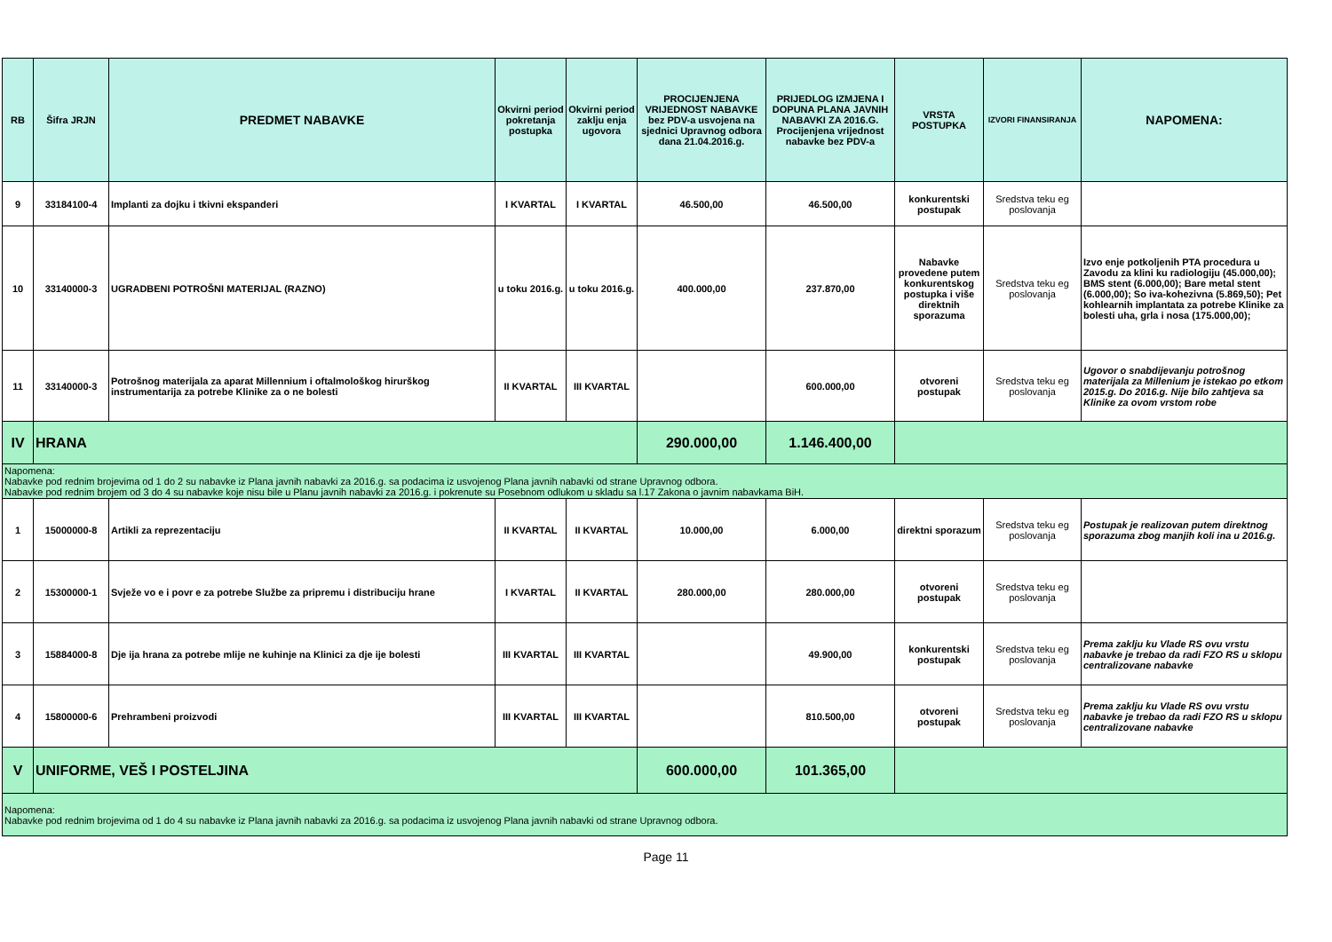| RB | Šifra JRJN | PREDMET NABAVKE | Okvirni period pokretanja postupka | Okvirni period zaklju enja ugovora | PROCIJENJENA VRIJEDNOST NABAVKE bez PDV-a usvojena na sjednici Upravnog odbora dana 21.04.2016.g. | PRIJEDLOG IZMJENA I DOPUNA PLANA JAVNIH NABAVKI ZA 2016.G. Procijenjena vrijednost nabavke bez PDV-a | VRSTA POSTUPKA | IZVORI FINANSIRANJA | NAPOMENA: |
| --- | --- | --- | --- | --- | --- | --- | --- | --- | --- |
| 9 | 33184100-4 | Implanti za dojku i tkivni ekspanderi | I KVARTAL | I KVARTAL | 46.500,00 | 46.500,00 | konkurentski postupak | Sredstva teku eg poslovanja | |
| 10 | 33140000-3 | UGRADBENI POTROŠNI MATERIJAL (RAZNO) | u toku 2016.g. | u toku 2016.g. | 400.000,00 | 237.870,00 | Nabavke provedene putem konkurentskog postupka i više direktnih sporazuma | Sredstva teku eg poslovanja | Izvo enje potkoljenih PTA procedura u Zavodu za klini ku radiologiju (45.000,00); BMS stent (6.000,00); Bare metal stent (6.000,00); So iva-kohezivna (5.869,50); Pet kohlearnih implantata za potrebe Klinike za bolesti uha, grla i nosa (175.000,00); |
| 11 | 33140000-3 | Potrošnog materijala za aparat Millennium i oftalmološkog hirurškog instrumentarija za potrebe Klinike za o ne bolesti | II KVARTAL | III KVARTAL | | 600.000,00 | otvoreni postupak | Sredstva teku eg poslovanja | Ugovor o snabdijevanju potrošnog materijala za Millenium je istekao po etkom 2015.g. Do 2016.g. Nije bilo zahtjeva sa Klinike za ovom vrstom robe |
| IV | HRANA | | | | 290.000,00 | 1.146.400,00 | | | |
| Napomena: Nabavke pod rednim brojevima od 1 do 2 su nabavke iz Plana javnih nabavki za 2016.g. sa podacima iz usvojenog Plana javnih nabavki od strane Upravnog odbora. Nabavke pod rednim brojem od 3 do 4 su nabavke koje nisu bile u Planu javnih nabavki za 2016.g. i pokrenute su Posebnom odlukom u skladu sa l.17 Zakona o javnim nabavkama BiH. | | | | | | | | | |
| 1 | 15000000-8 | Artikli za reprezentaciju | II KVARTAL | II KVARTAL | 10.000,00 | 6.000,00 | direktni sporazum | Sredstva teku eg poslovanja | Postupak je realizovan putem direktnog sporazuma zbog manjih koli ina u 2016.g. |
| 2 | 15300000-1 | Svježe vo e i povr e za potrebe Službe za pripremu i distribuciju hrane | I KVARTAL | II KVARTAL | 280.000,00 | 280.000,00 | otvoreni postupak | Sredstva teku eg poslovanja | |
| 3 | 15884000-8 | Dje ija hrana za potrebe mlije ne kuhinje na Klinici za dje ije bolesti | III KVARTAL | III KVARTAL | | 49.900,00 | konkurentski postupak | Sredstva teku eg poslovanja | Prema zaklju ku Vlade RS ovu vrstu nabavke je trebao da radi FZO RS u sklopu centralizovane nabavke |
| 4 | 15800000-6 | Prehrambeni proizvodi | III KVARTAL | III KVARTAL | | 810.500,00 | otvoreni postupak | Sredstva teku eg poslovanja | Prema zaklju ku Vlade RS ovu vrstu nabavke je trebao da radi FZO RS u sklopu centralizovane nabavke |
| V | UNIFORME, VEŠ I POSTELJINA | | | | 600.000,00 | 101.365,00 | | | |
| Napomena: Nabavke pod rednim brojevima od 1 do 4 su nabavke iz Plana javnih nabavki za 2016.g. sa podacima iz usvojenog Plana javnih nabavki od strane Upravnog odbora. | | | | | | | | | |
Page 11